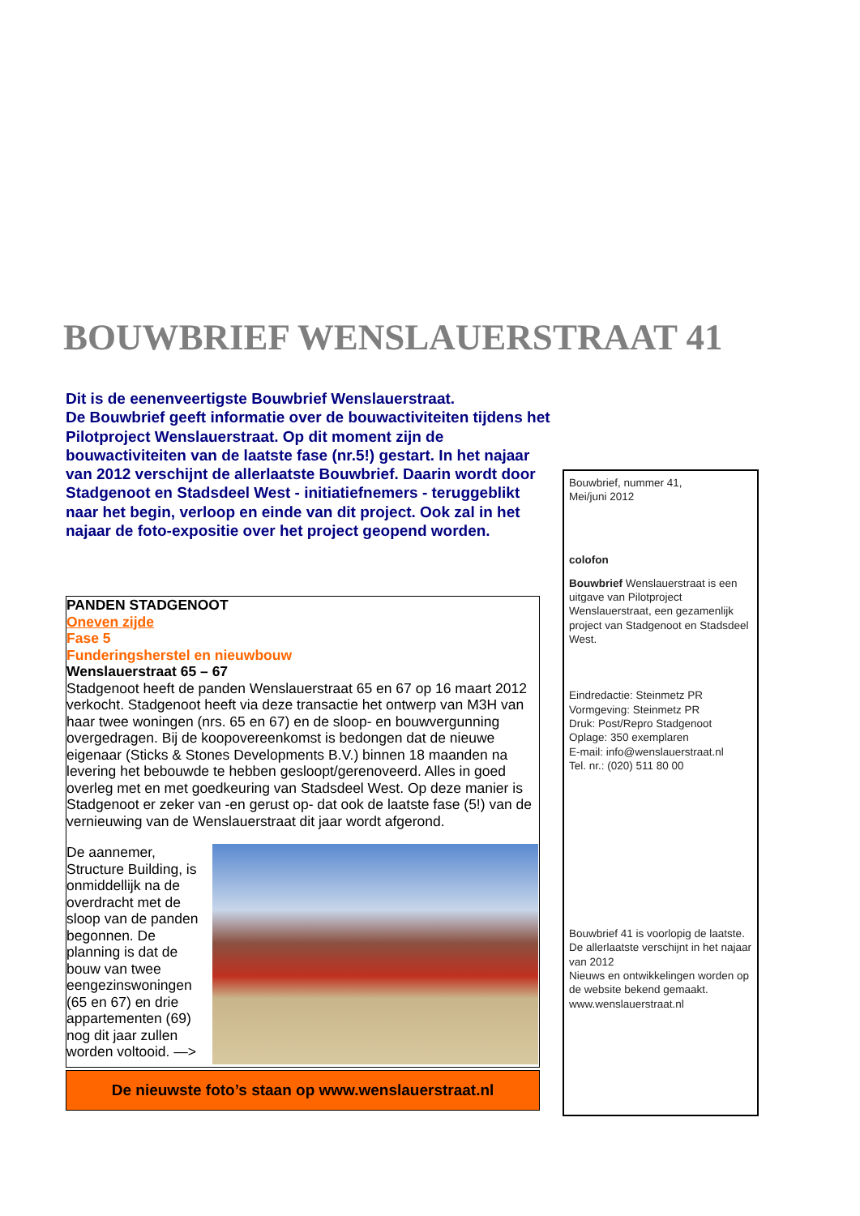BOUWBRIEF WENSLAUERSTRAAT 41
Dit is de eenenveertigste Bouwbrief Wenslauerstraat.
De Bouwbrief geeft informatie over de bouwactiviteiten tijdens het Pilotproject Wenslauerstraat. Op dit moment zijn de bouwactiviteiten van de laatste fase (nr.5!) gestart. In het najaar van 2012 verschijnt de allerlaatste Bouwbrief. Daarin wordt door Stadgenoot en Stadsdeel West - initiatiefnemers - teruggeblikt naar het begin, verloop en einde van dit project. Ook zal in het najaar de foto-expositie over het project geopend worden.
PANDEN STADGENOOT
Oneven zijde
Fase 5
Funderingsherstel en nieuwbouw
Wenslauerstraat 65 – 67
Stadgenoot heeft de panden Wenslauerstraat 65 en 67 op 16 maart 2012 verkocht. Stadgenoot heeft via deze transactie het ontwerp van M3H van haar twee woningen (nrs. 65 en 67) en de sloop- en bouwvergunning overgedragen. Bij de koopovereenkomst is bedongen dat de nieuwe eigenaar (Sticks & Stones Developments B.V.) binnen 18 maanden na levering het bebouwde te hebben gesloopt/gerenoveerd. Alles in goed overleg met en met goedkeuring van Stadsdeel West. Op deze manier is Stadgenoot er zeker van -en gerust op- dat ook de laatste fase (5!) van de vernieuwing van de Wenslauerstraat dit jaar wordt afgerond.
De aannemer, Structure Building, is onmiddellijk na de overdracht met de sloop van de panden begonnen. De planning is dat de bouw van twee eengezinswoningen (65 en 67) en drie appartementen (69) nog dit jaar zullen worden voltooid. —>
De nieuwste foto’s staan op www.wenslauerstraat.nl
Bouwbrief, nummer 41,
Mei/juni 2012
colofon
Bouwbrief Wenslauerstraat is een uitgave van Pilotproject Wenslauerstraat, een gezamenlijk project van Stadgenoot en Stadsdeel West.
Eindredactie: Steinmetz PR
Vormgeving: Steinmetz PR
Druk: Post/Repro Stadgenoot
Oplage: 350 exemplaren
E-mail: info@wenslauerstraat.nl
Tel. nr.: (020) 511 80 00
Bouwbrief 41 is voorlopig de laatste. De allerlaatste verschijnt in het najaar van 2012
Nieuws en ontwikkelingen worden op de website bekend gemaakt.
www.wenslauerstraat.nl